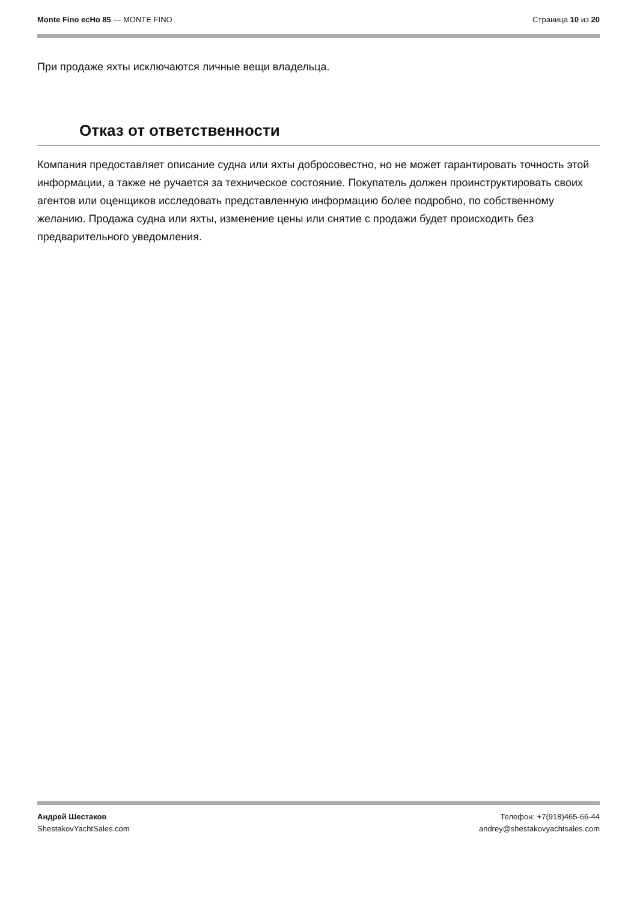Monte Fino ecHo 85 — MONTE FINO
Страница 10 из 20
При продаже яхты исключаются личные вещи владельца.
Отказ от ответственности
Компания предоставляет описание судна или яхты добросовестно, но не может гарантировать точность этой информации, а также не ручается за техническое состояние. Покупатель должен проинструктировать своих агентов или оценщиков исследовать представленную информацию более подробно, по собственному желанию. Продажа судна или яхты, изменение цены или снятие с продажи будет происходить без предварительного уведомления.
Андрей Шестаков
ShestakovYachtSales.com
Телефон: +7(918)465-66-44
andrey@shestakovyachtsales.com